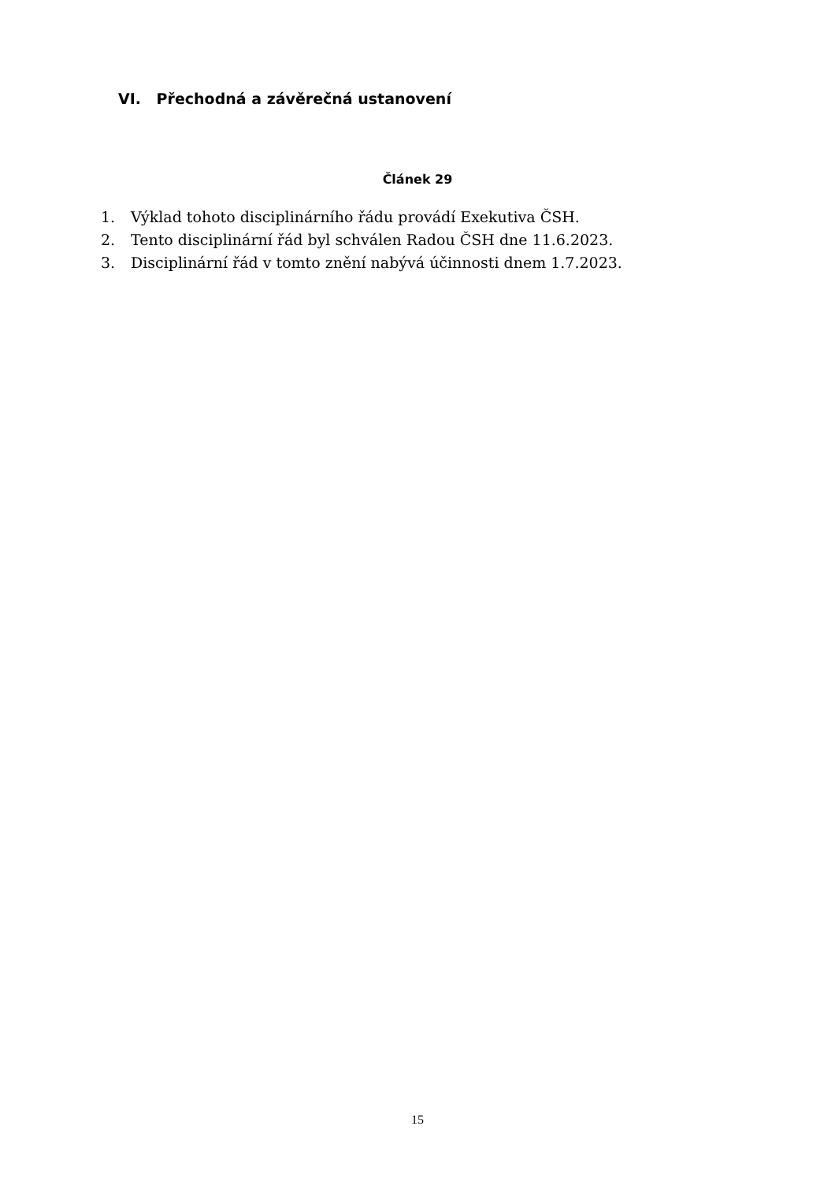VI. Přechodná a závěrečná ustanovení
Článek 29
1. Výklad tohoto disciplinárního řádu provádí Exekutiva ČSH.
2. Tento disciplinární řád byl schválen Radou ČSH dne 11.6.2023.
3. Disciplinární řád v tomto znění nabývá účinnosti dnem 1.7.2023.
15